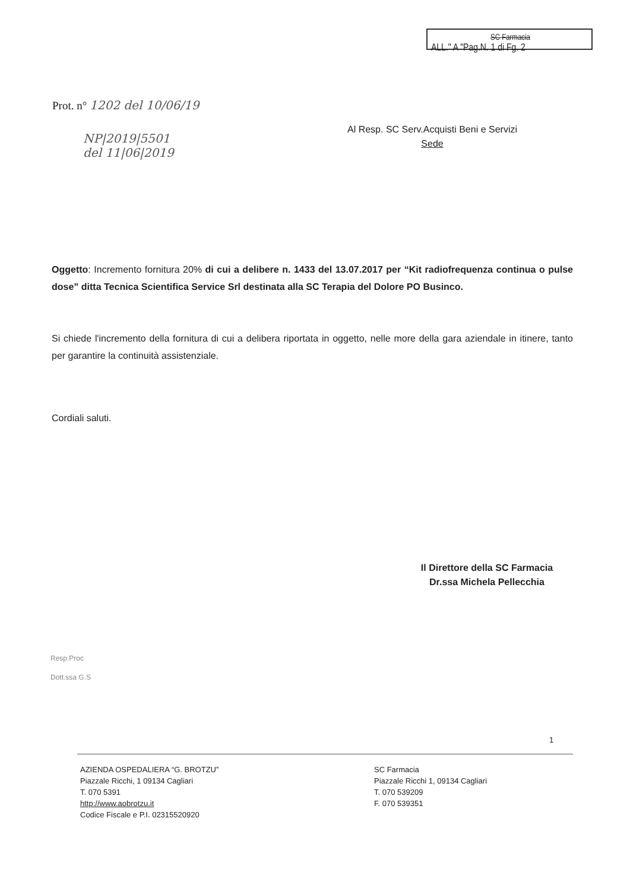SC Farmacia
ALL." A "Pag.N. 1 di Fg. 2
Prot. n° 1202 del 10/06/19
Al Resp. SC Serv.Acquisti Beni e Servizi
Sede
NP|2019|5501
del 11|06|2019
Oggetto: Incremento fornitura 20% di cui a delibere n. 1433 del 13.07.2017 per “Kit radiofrequenza continua o pulse dose” ditta Tecnica Scientifica Service Srl destinata alla SC Terapia del Dolore PO Businco.
Si chiede l'incremento della fornitura di cui a delibera riportata in oggetto, nelle more della gara aziendale in itinere, tanto per garantire la continuità assistenziale.
Cordiali saluti.
Il Direttore della SC Farmacia
Dr.ssa Michela Pellecchia
Resp.Proc
Dott.ssa G.S
1
AZIENDA OSPEDALIERA “G. BROTZU”
Piazzale Ricchi, 1 09134 Cagliari
T. 070 5391
http://www.aobrotzu.it
Codice Fiscale e P.I. 02315520920
SC Farmacia
Piazzale Ricchi 1, 09134 Cagliari
T. 070 539209
F. 070 539351